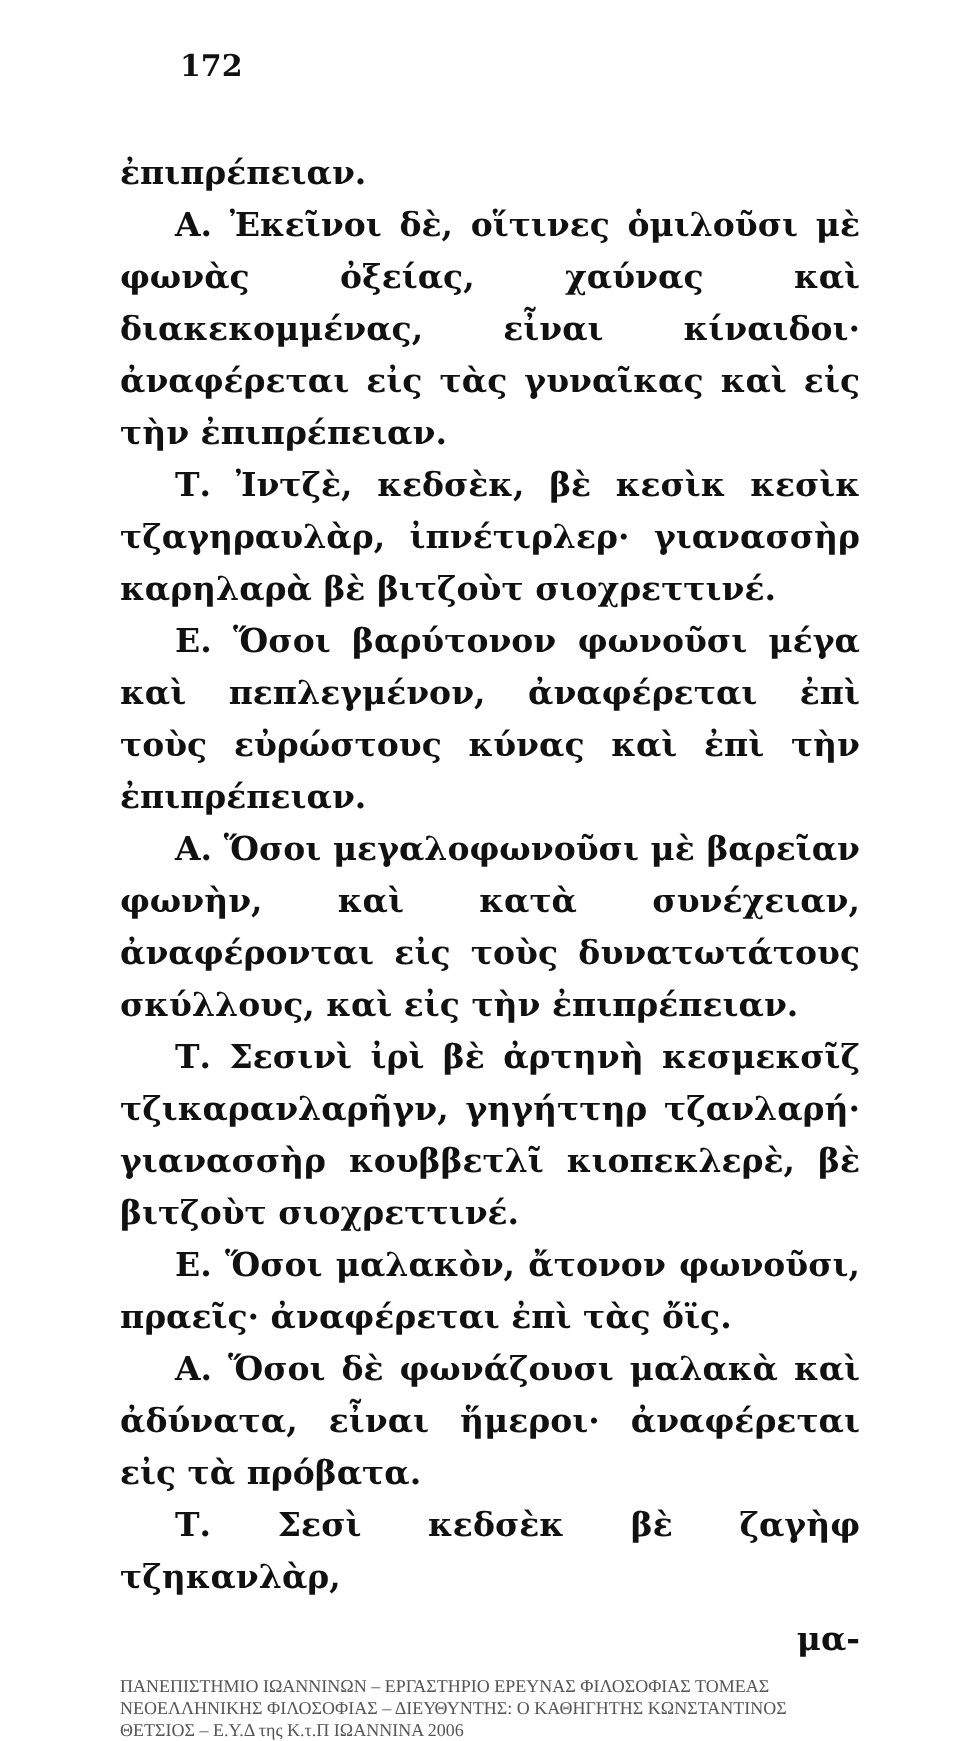172
ἐπιπρέπειαν.
Α. Ἐκεῖνοι δὲ, οἵτινες ὁμιλοῦσι μὲ φωνὰς ὀξείας, χαύνας καὶ διακεκομμένας, εἶναι κίναιδοι· ἀναφέρεται εἰς τὰς γυναῖκας καὶ εἰς τὴν ἐπιπρέπειαν.
Τ. Ἰντζὲ, κεδσὲκ, βὲ κεσὶκ κεσὶκ τζαγηραυλὰρ, ἰπνέτιρλερ· γιανασσὴρ καρηλαρὰ βὲ βιτζοὺτ σιοχρεττινέ.
Ε. Ὅσοι βαρύτονον φωνοῦσι μέγα καὶ πεπλεγμένον, ἀναφέρεται ἐπὶ τοὺς εὐρώστους κύνας καὶ ἐπὶ τὴν ἐπιπρέπειαν.
Α. Ὅσοι μεγαλοφωνοῦσι μὲ βαρεῖαν φωνὴν, καὶ κατὰ συνέχειαν, ἀναφέρονται εἰς τοὺς δυνατωτάτους σκύλλους, καὶ εἰς τὴν ἐπιπρέπειαν.
Τ. Σεσινὶ ἰρὶ βὲ ἀρτηνὴ κεσμεκσῖζ τζικαρανλαρῆγν, γηγήττηρ τζανλαρή· γιανασσὴρ κουββετλῖ κιοπεκλερὲ, βὲ βιτζοὺτ σιοχρεττινέ.
Ε. Ὅσοι μαλακὸν, ἄτονον φωνοῦσι, πραεῖς· ἀναφέρεται ἐπὶ τὰς ὄϊς.
Α. Ὅσοι δὲ φωνάζουσι μαλακὰ καὶ ἀδύνατα, εἶναι ἥμεροι· ἀναφέρεται εἰς τὰ πρόβατα.
Τ. Σεσὶ κεδσὲκ βὲ ζαγὴφ τζηκανλὰρ,
μα-
ΠΑΝΕΠΙΣΤΗΜΙΟ ΙΩΑΝΝΙΝΩΝ – ΕΡΓΑΣΤΗΡΙΟ ΕΡΕΥΝΑΣ ΦΙΛΟΣΟΦΙΑΣ ΤΟΜΕΑΣ ΝΕΟΕΛΛΗΝΙΚΗΣ ΦΙΛΟΣΟΦΙΑΣ – ΔΙΕΥΘΥΝΤΗΣ: Ο ΚΑΘΗΓΗΤΗΣ ΚΩΝΣΤΑΝΤΙΝΟΣ ΘΕΤΣΙΟΣ – Ε.Υ.Δ της Κ.τ.Π ΙΩΑΝΝΙΝΑ 2006